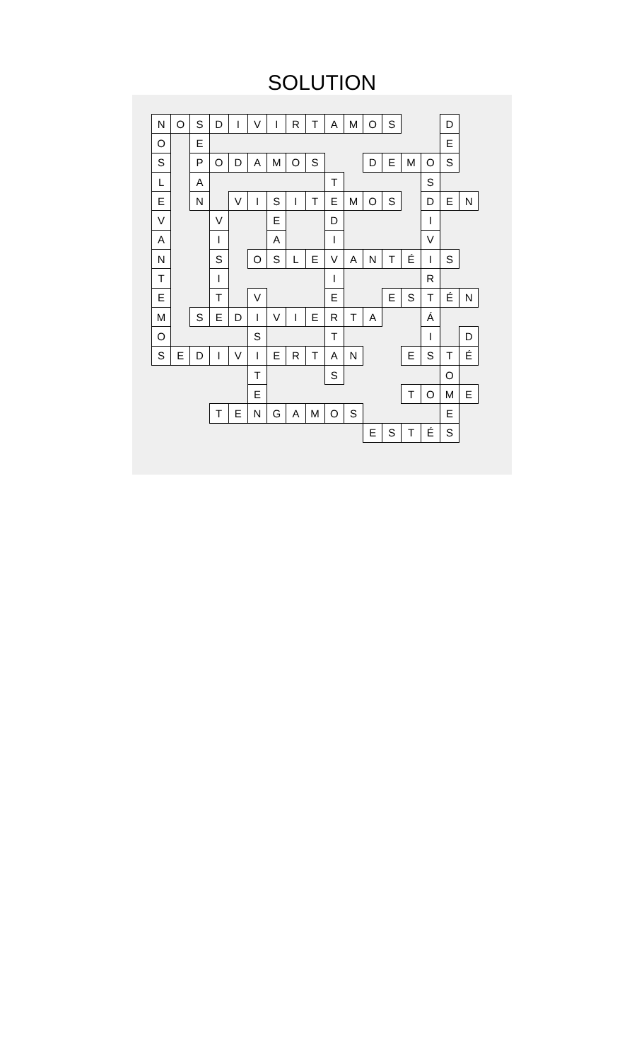SOLUTION
| N | O | S | D | I | V | I | R | T | A | M | O | S | | | D | |
| O | | E | | | | | | | | | | | | | E | |
| S | | P | O | D | A | M | O | S | | | D | E | M | O | S | |
| L | | A | | | | | | | T | | | | | S | | |
| E | | N | | V | I | S | I | T | E | M | O | S | | D | E | N |
| V | | | V | | | E | | | D | | | | | I | | |
| A | | | I | | | A | | | I | | | | | V | | |
| N | | | S | | O | S | L | E | V | A | N | T | É | I | S | |
| T | | | I | | | | | | I | | | | | R | | |
| E | | | T | | V | | | | E | | | E | S | T | É | N |
| M | | S | E | D | I | V | I | E | R | T | A | | | Á | | |
| O | | | | | S | | | | T | | | | | I | | D |
| S | E | D | I | V | I | E | R | T | A | N | | | E | S | T | É |
| | | | | | T | | | | S | | | | | | O | |
| | | | | | E | | | | | | | | T | O | M | E |
| | | | T | E | N | G | A | M | O | S | | | | | E | |
| | | | | | | | | | | | E | S | T | É | S | |